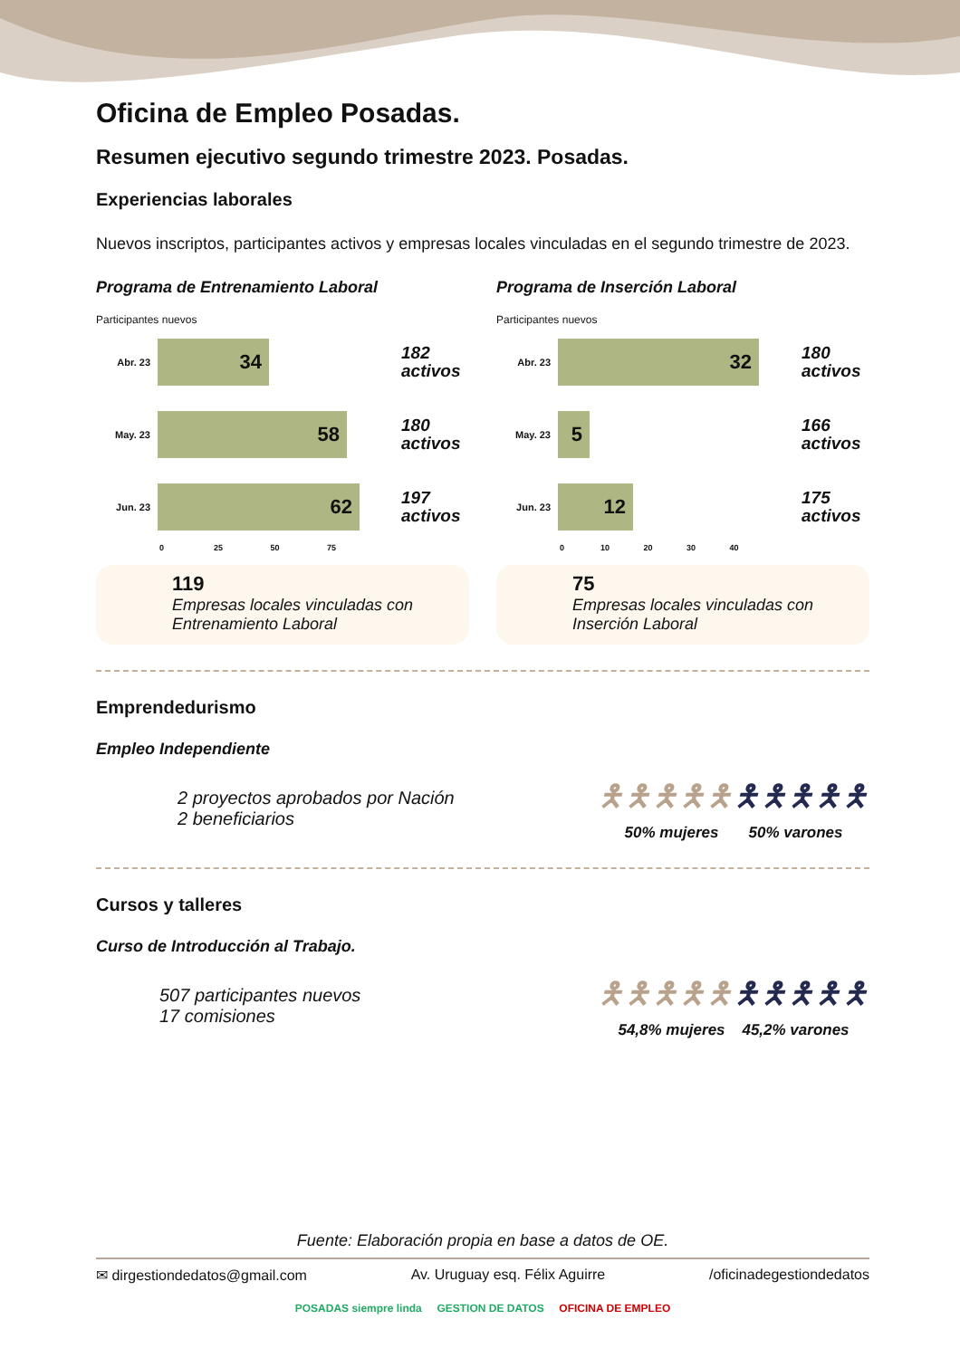Oficina de Empleo Posadas.
Resumen ejecutivo segundo trimestre 2023. Posadas.
Experiencias laborales
Nuevos inscriptos, participantes activos y empresas locales vinculadas en el segundo trimestre de 2023.
Programa de Entrenamiento Laboral
Participantes nuevos
Abr. 23
34
182 activos
May. 23
58
180 activos
Jun. 23
62
197 activos
0 25 50 75
119
Empresas locales vinculadas con Entrenamiento Laboral
Programa de Inserción Laboral
Participantes nuevos
Abr. 23
32
180 activos
May. 23
5
166 activos
Jun. 23
12
175 activos
0 10 20 30 40
75
Empresas locales vinculadas con Inserción Laboral
Emprendedurismo
Empleo Independiente
2 proyectos aprobados por Nación
2 beneficiarios
🯅🯅🯅🯅🯅🯅🯅🯅🯅🯅
50% mujeres 50% varones
Cursos y talleres
Curso de Introducción al Trabajo.
507 participantes nuevos
17 comisiones
🯅🯅🯅🯅🯅🯅🯅🯅🯅🯅
54,8% mujeres 45,2% varones
Fuente: Elaboración propia en base a datos de OE.
✉ dirgestiondedatos@gmail.com Av. Uruguay esq. Félix Aguirre /oficinadegestiondedatos
POSADAS siempre linda GESTION DE DATOS OFICINA DE EMPLEO